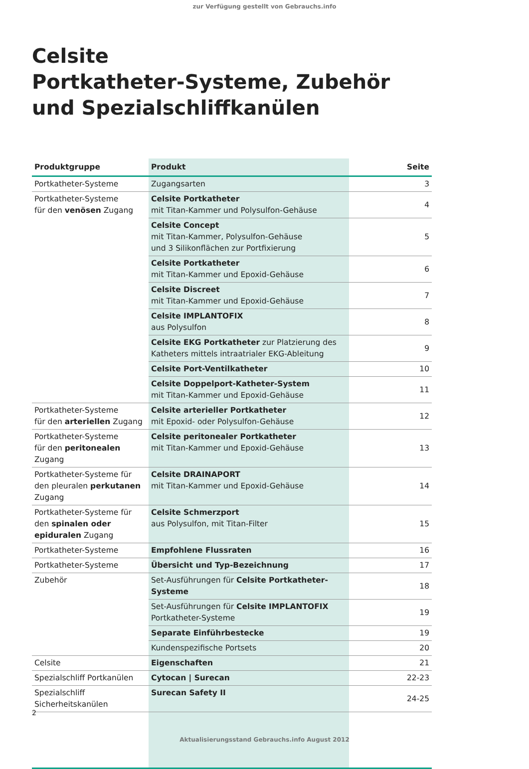zur Verfügung gestellt von Gebrauchs.info
Celsite
Portkatheter-Systeme, Zubehör
und Spezialschliffkanülen
| Produktgruppe | Produkt | Seite |
| --- | --- | --- |
| Portkatheter-Systeme | Zugangsarten | 3 |
| Portkatheter-Systeme für den venösen Zugang | Celsite Portkatheter mit Titan-Kammer und Polysulfon-Gehäuse | 4 |
| | Celsite Concept mit Titan-Kammer, Polysulfon-Gehäuse und 3 Silikonflächen zur Portfixierung | 5 |
| | Celsite Portkatheter mit Titan-Kammer und Epoxid-Gehäuse | 6 |
| | Celsite Discreet mit Titan-Kammer und Epoxid-Gehäuse | 7 |
| | Celsite IMPLANTOFIX aus Polysulfon | 8 |
| | Celsite EKG Portkatheter zur Platzierung des Katheters mittels intraatrialer EKG-Ableitung | 9 |
| | Celsite Port-Ventilkatheter | 10 |
| | Celsite Doppelport-Katheter-System mit Titan-Kammer und Epoxid-Gehäuse | 11 |
| Portkatheter-Systeme für den arteriellen Zugang | Celsite arterieller Portkatheter mit Epoxid- oder Polysulfon-Gehäuse | 12 |
| Portkatheter-Systeme für den peritonealen Zugang | Celsite peritonealer Portkatheter mit Titan-Kammer und Epoxid-Gehäuse | 13 |
| Portkatheter-Systeme für den pleuralen perkutanen Zugang | Celsite DRAINAPORT mit Titan-Kammer und Epoxid-Gehäuse | 14 |
| Portkatheter-Systeme für den spinalen oder epiduralen Zugang | Celsite Schmerzport aus Polysulfon, mit Titan-Filter | 15 |
| Portkatheter-Systeme | Empfohlene Flussraten | 16 |
| Portkatheter-Systeme | Übersicht und Typ-Bezeichnung | 17 |
| Zubehör | Set-Ausführungen für Celsite Portkatheter-Systeme | 18 |
| | Set-Ausführungen für Celsite IMPLANTOFIX Portkatheter-Systeme | 19 |
| | Separate Einführbestecke | 19 |
| | Kundenspezifische Portsets | 20 |
| Celsite | Eigenschaften | 21 |
| Spezialschliff Portkanülen | Cytocan / Surecan | 22-23 |
| Spezialschliff Sicherheitskanülen | Surecan Safety II | 24-25 |
2
Aktualisierungsstand Gebrauchs.info August 2012